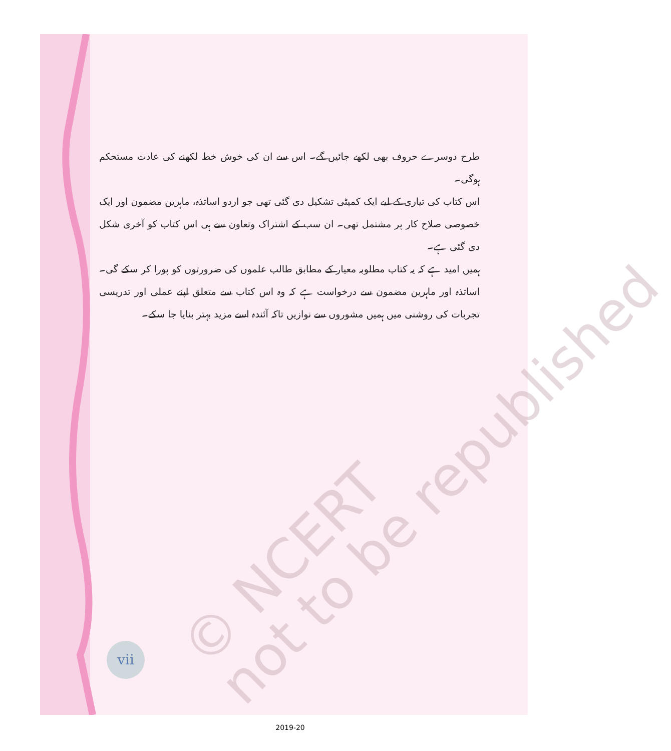© NCERT
not to be republished
طرح دوسرے حروف بھی لکھے جائیں گے۔ اس سے ان کی خوش خط لکھنے کی عادت مستحکم ہوگی۔
اس کتاب کی تیاری کے لیے ایک کمیٹی تشکیل دی گئی تھی جو اردو اساتذہ، ماہرین مضمون اور ایک خصوصی صلاح کار پر مشتمل تھی۔ ان سب کے اشتراک وتعاون سے ہی اس کتاب کو آخری شکل دی گئی ہے۔
ہمیں امید ہے کہ یہ کتاب مطلوبہ معیار کے مطابق طالب علموں کی ضرورتوں کو پورا کر سکے گی۔ اساتذہ اور ماہرین مضمون سے درخواست ہے کہ وہ اس کتاب سے متعلق اپنے عملی اور تدریسی تجربات کی روشنی میں ہمیں مشوروں سے نوازیں تاکہ آئندہ اسے مزید بہتر بنایا جا سکے۔
vii
2019-20